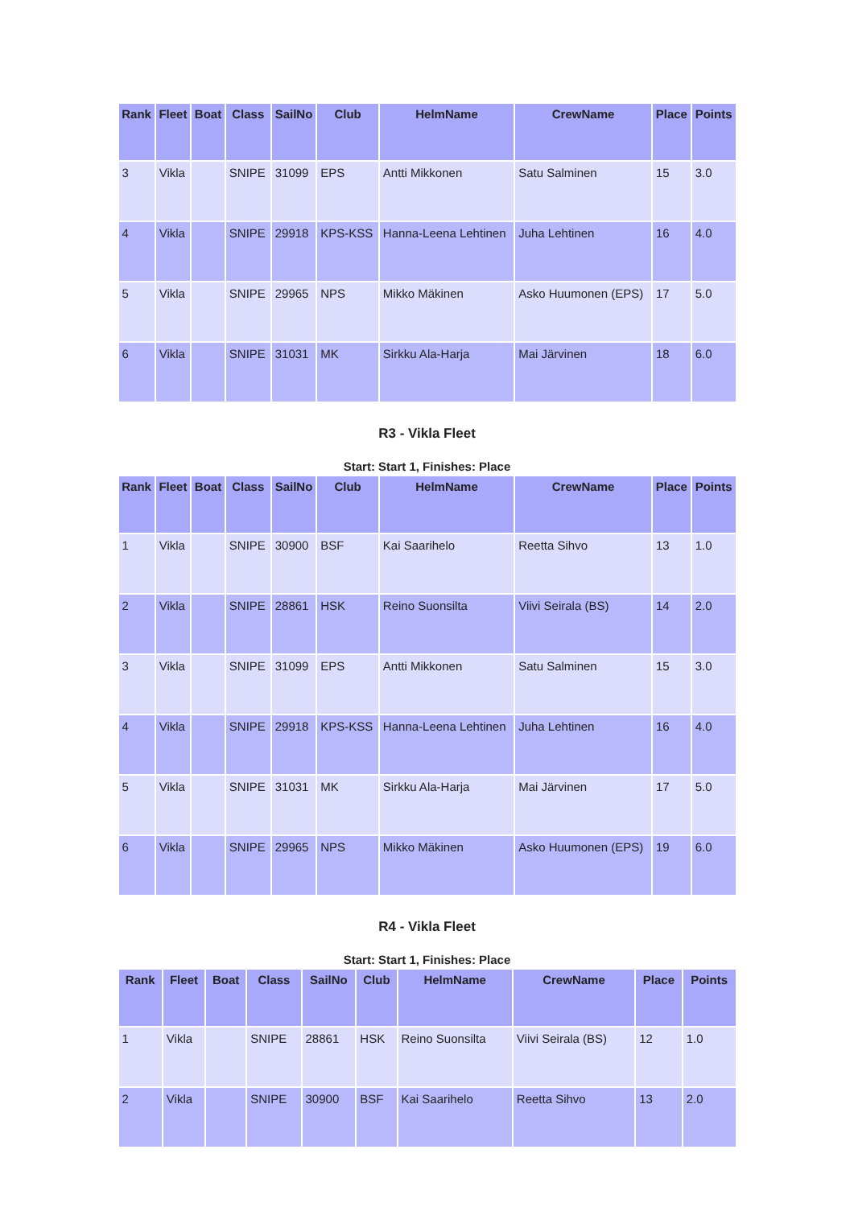| Rank | Fleet | Boat | Class | SailNo | Club | HelmName | CrewName | Place | Points |
| --- | --- | --- | --- | --- | --- | --- | --- | --- | --- |
| 3 | Vikla | | SNIPE | 31099 | EPS | Antti Mikkonen | Satu Salminen | 15 | 3.0 |
| 4 | Vikla | | SNIPE | 29918 | KPS-KSS | Hanna-Leena Lehtinen | Juha Lehtinen | 16 | 4.0 |
| 5 | Vikla | | SNIPE | 29965 | NPS | Mikko Mäkinen | Asko Huumonen (EPS) | 17 | 5.0 |
| 6 | Vikla | | SNIPE | 31031 | MK | Sirkku Ala-Harja | Mai Järvinen | 18 | 6.0 |
R3 - Vikla Fleet
Start: Start 1, Finishes: Place
| Rank | Fleet | Boat | Class | SailNo | Club | HelmName | CrewName | Place | Points |
| --- | --- | --- | --- | --- | --- | --- | --- | --- | --- |
| 1 | Vikla | | SNIPE | 30900 | BSF | Kai Saarihelo | Reetta Sihvo | 13 | 1.0 |
| 2 | Vikla | | SNIPE | 28861 | HSK | Reino Suonsilta | Viivi Seirala (BS) | 14 | 2.0 |
| 3 | Vikla | | SNIPE | 31099 | EPS | Antti Mikkonen | Satu Salminen | 15 | 3.0 |
| 4 | Vikla | | SNIPE | 29918 | KPS-KSS | Hanna-Leena Lehtinen | Juha Lehtinen | 16 | 4.0 |
| 5 | Vikla | | SNIPE | 31031 | MK | Sirkku Ala-Harja | Mai Järvinen | 17 | 5.0 |
| 6 | Vikla | | SNIPE | 29965 | NPS | Mikko Mäkinen | Asko Huumonen (EPS) | 19 | 6.0 |
R4 - Vikla Fleet
Start: Start 1, Finishes: Place
| Rank | Fleet | Boat | Class | SailNo | Club | HelmName | CrewName | Place | Points |
| --- | --- | --- | --- | --- | --- | --- | --- | --- | --- |
| 1 | Vikla | | SNIPE | 28861 | HSK | Reino Suonsilta | Viivi Seirala (BS) | 12 | 1.0 |
| 2 | Vikla | | SNIPE | 30900 | BSF | Kai Saarihelo | Reetta Sihvo | 13 | 2.0 |